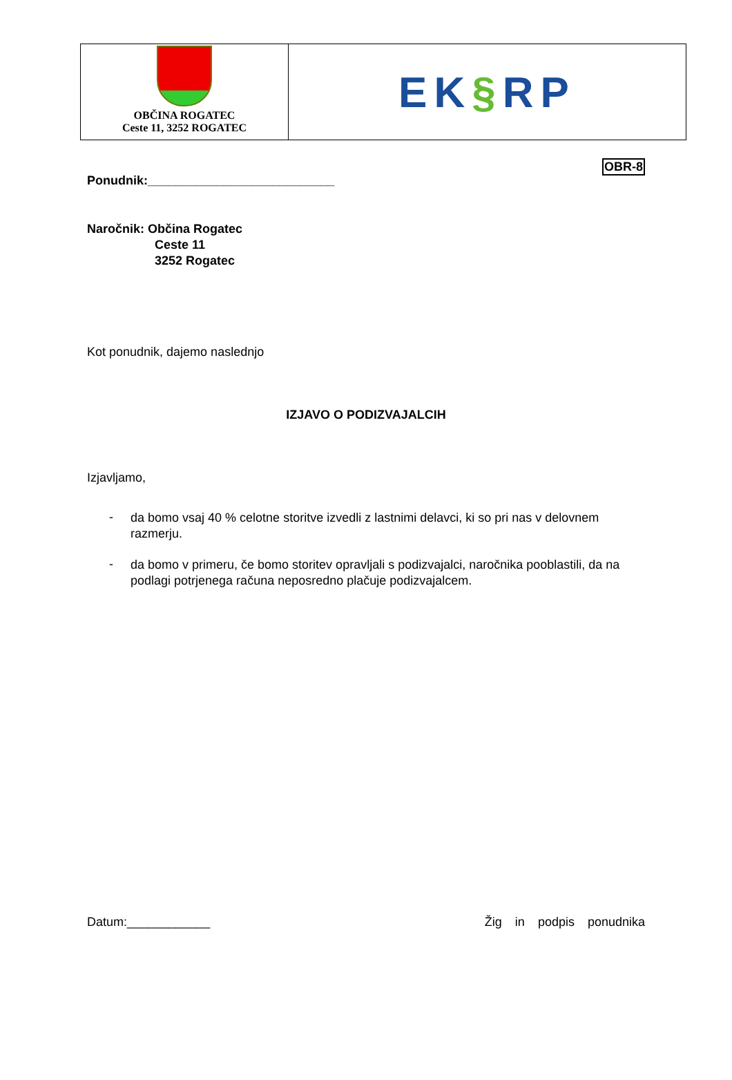OBČINA ROGATEC
Ceste 11, 3252 ROGATEC
EK§RP
OBR-8
Ponudnik:___________________________
Naročnik: Občina Rogatec
Ceste 11
3252 Rogatec
Kot ponudnik, dajemo naslednjo
IZJAVO O PODIZVAJALCIH
Izjavljamo,
- da bomo vsaj 40 % celotne storitve izvedli z lastnimi delavci, ki so pri nas v delovnem razmerju.
- da bomo v primeru, če bomo storitev opravljali s podizvajalci, naročnika pooblastili, da na podlagi potrjenega računa neposredno plačuje podizvajalcem.
Datum:____________ Žig in podpis ponudnika